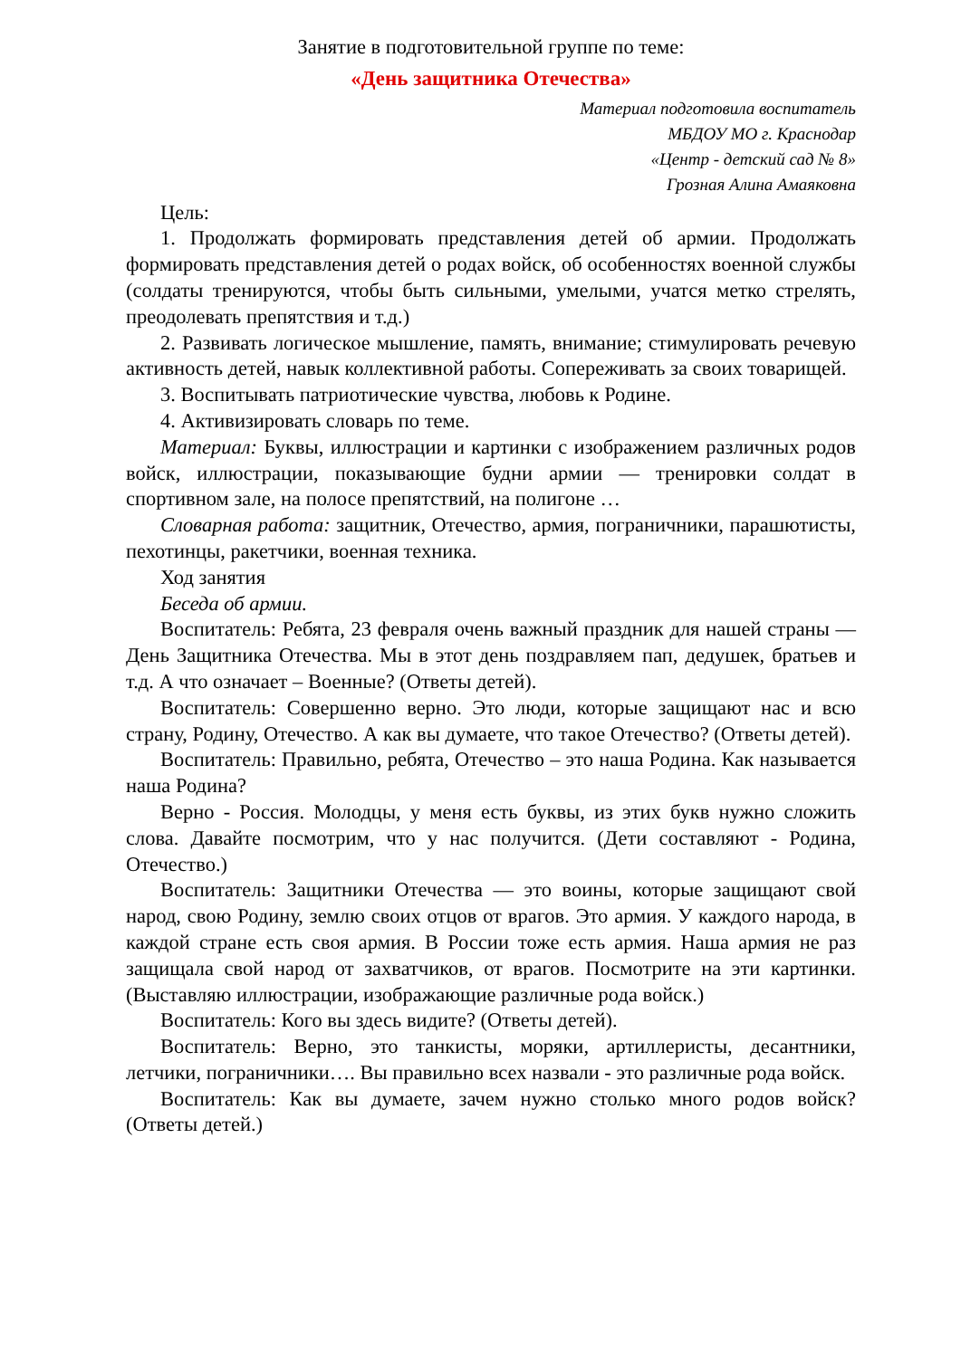Занятие в подготовительной группе по теме:
«День защитника Отечества»
Материал подготовила воспитатель
МБДОУ МО г. Краснодар
«Центр - детский сад № 8»
Грозная Алина Амаяковна
Цель:
1. Продолжать формировать представления детей об армии. Продолжать формировать представления детей о родах войск, об особенностях военной службы (солдаты тренируются, чтобы быть сильными, умелыми, учатся метко стрелять, преодолевать препятствия и т.д.)
2. Развивать логическое мышление, память, внимание; стимулировать речевую активность детей, навык коллективной работы. Сопереживать за своих товарищей.
3. Воспитывать патриотические чувства, любовь к Родине.
4. Активизировать словарь по теме.
Материал: Буквы, иллюстрации и картинки с изображением различных родов войск, иллюстрации, показывающие будни армии — тренировки солдат в спортивном зале, на полосе препятствий, на полигоне …
Словарная работа: защитник, Отечество, армия, пограничники, парашютисты, пехотинцы, ракетчики, военная техника.
Ход занятия
Беседа об армии.
Воспитатель: Ребята, 23 февраля очень важный праздник для нашей страны — День Защитника Отечества. Мы в этот день поздравляем пап, дедушек, братьев и т.д. А что означает – Военные? (Ответы детей).
Воспитатель: Совершенно верно. Это люди, которые защищают нас и всю страну, Родину, Отечество. А как вы думаете, что такое Отечество? (Ответы детей).
Воспитатель: Правильно, ребята, Отечество – это наша Родина. Как называется наша Родина?
Верно - Россия. Молодцы, у меня есть буквы, из этих букв нужно сложить слова. Давайте посмотрим, что у нас получится. (Дети составляют - Родина, Отечество.)
Воспитатель: Защитники Отечества — это воины, которые защищают свой народ, свою Родину, землю своих отцов от врагов. Это армия. У каждого народа, в каждой стране есть своя армия. В России тоже есть армия. Наша армия не раз защищала свой народ от захватчиков, от врагов. Посмотрите на эти картинки. (Выставляю иллюстрации, изображающие различные рода войск.)
Воспитатель: Кого вы здесь видите? (Ответы детей).
Воспитатель: Верно, это танкисты, моряки, артиллеристы, десантники, летчики, пограничники…. Вы правильно всех назвали - это различные рода войск.
Воспитатель: Как вы думаете, зачем нужно столько много родов войск? (Ответы детей.)